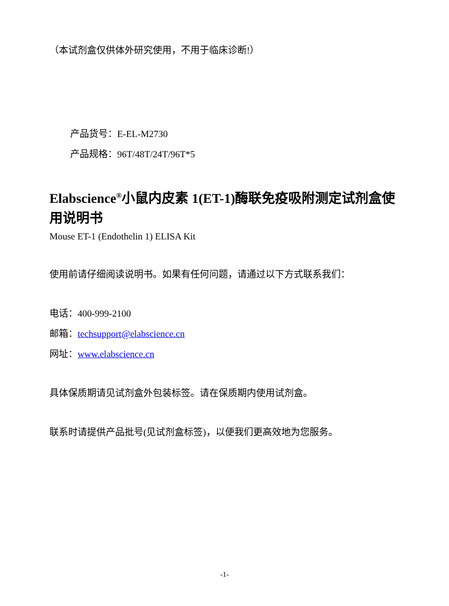（本试剂盒仅供体外研究使用，不用于临床诊断!）
产品货号：E-EL-M2730
产品规格：96T/48T/24T/96T*5
Elabscience<sup>®</sup>小鼠内皮素 1(ET-1)酶联免疫吸附测定试剂盒使用说明书
Mouse ET-1 (Endothelin 1) ELISA Kit
使用前请仔细阅读说明书。如果有任何问题，请通过以下方式联系我们：
电话：400-999-2100
邮箱：techsupport@elabscience.cn
网址：www.elabscience.cn
具体保质期请见试剂盒外包装标签。请在保质期内使用试剂盒。
联系时请提供产品批号(见试剂盒标签)，以便我们更高效地为您服务。
-1-